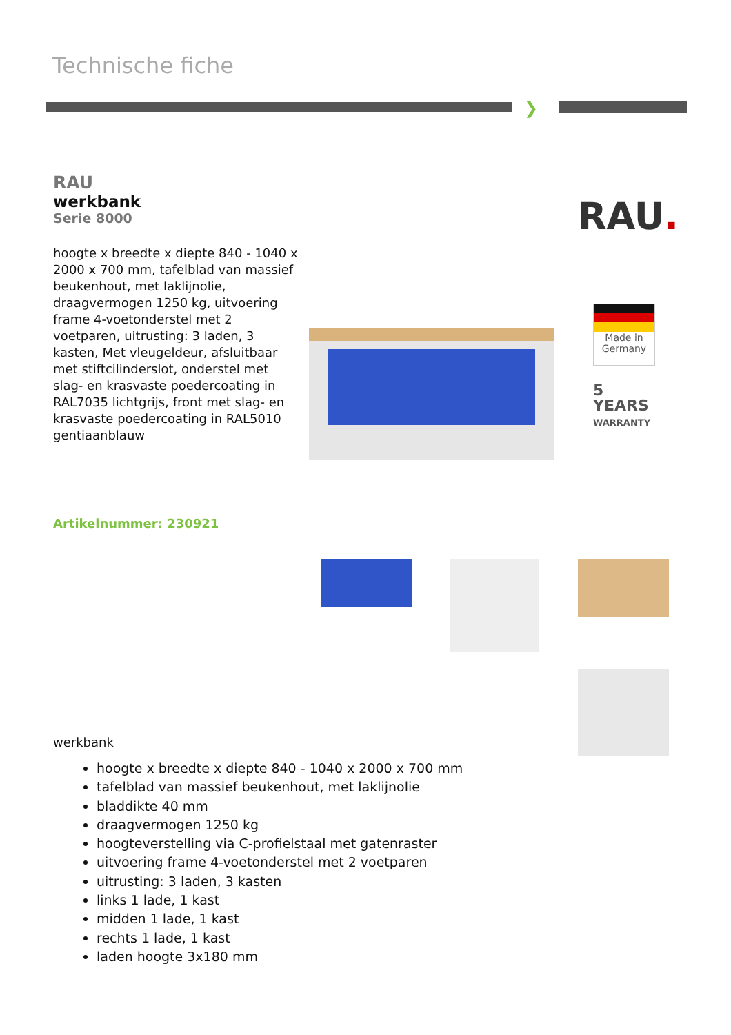Technische fiche
❯
RAU
werkbank
Serie 8000
hoogte x breedte x diepte 840 - 1040 x 2000 x 700 mm, tafelblad van massief beukenhout, met laklijnolie, draagvermogen 1250 kg, uitvoering frame 4-voetonderstel met 2 voetparen, uitrusting: 3 laden, 3 kasten, Met vleugeldeur, afsluitbaar met stiftcilinderslot, onderstel met slag- en krasvaste poedercoating in RAL7035 lichtgrijs, front met slag- en krasvaste poedercoating in RAL5010 gentiaanblauw
RAU.
Made in
Germany
5
YEARS
WARRANTY
Artikelnummer: 230921
werkbank
hoogte x breedte x diepte 840 - 1040 x 2000 x 700 mm
tafelblad van massief beukenhout, met laklijnolie
bladdikte 40 mm
draagvermogen 1250 kg
hoogteverstelling via C-profielstaal met gatenraster
uitvoering frame 4-voetonderstel met 2 voetparen
uitrusting: 3 laden, 3 kasten
links 1 lade, 1 kast
midden 1 lade, 1 kast
rechts 1 lade, 1 kast
laden hoogte 3x180 mm